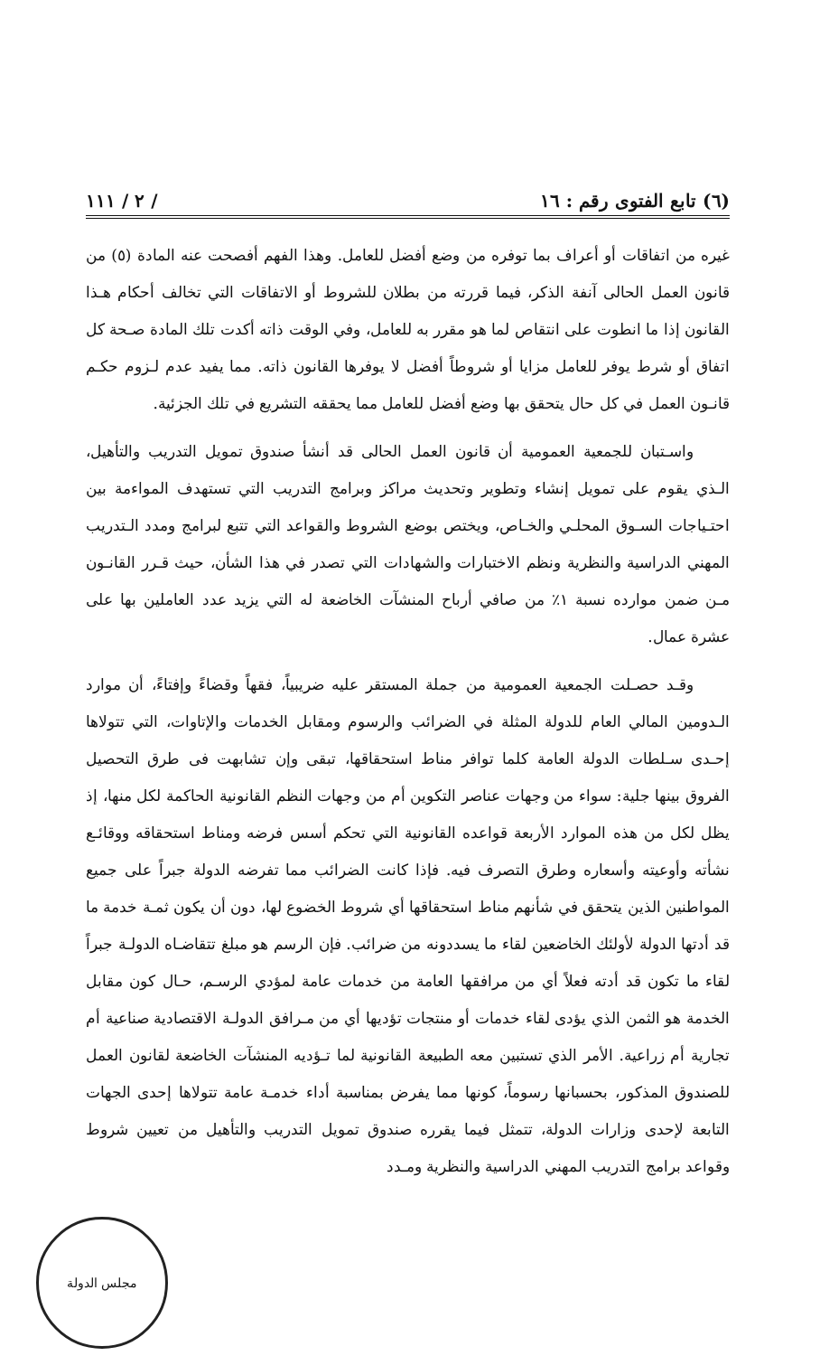(٦) تابع الفتوى رقم : ١٦ / ٢ / ١١١
غيره من اتفاقات أو أعراف بما توفره من وضع أفضل للعامل. وهذا الفهم أفصحت عنه المادة (٥) من قانون العمل الحالى آنفة الذكر، فيما قررته من بطلان للشروط أو الاتفاقات التي تخالف أحكام هـذا القانون إذا ما انطوت على انتقاص لما هو مقرر به للعامل، وفي الوقت ذاته أكدت تلك المادة صـحة كل اتفاق أو شرط يوفر للعامل مزايا أو شروطاً أفضل لا يوفرها القانون ذاته. مما يفيد عدم لـزوم حكـم قانـون العمل في كل حال يتحقق بها وضع أفضل للعامل مما يحققه التشريع في تلك الجزئية.
واسـتبان للجمعية العمومية أن قانون العمل الحالى قد أنشأ صندوق تمويل التدريب والتأهيل، الـذي يقوم على تمويل إنشاء وتطوير وتحديث مراكز وبرامج التدريب التي تستهدف المواءمة بين احتـياجات السـوق المحلـي والخـاص، ويختص بوضع الشروط والقواعد التي تتبع لبرامج ومدد الـتدريب المهني الدراسية والنظرية ونظم الاختبارات والشهادات التي تصدر في هذا الشأن، حيث قـرر القانـون مـن ضمن موارده نسبة ١٪ من صافي أرباح المنشآت الخاضعة له التي يزيد عدد العاملين بها على عشرة عمال.
وقـد حصـلت الجمعية العمومية من جملة المستقر عليه ضريبياً، فقهاً وقضاءً وإفتاءً، أن موارد الـدومين المالي العام للدولة المثلة في الضرائب والرسوم ومقابل الخدمات والإتاوات، التي تتولاها إحـدى سـلطات الدولة العامة كلما توافر مناط استحقاقها، تبقى وإن تشابهت فى طرق التحصيل الفروق بينها جلية: سواء من وجهات عناصر التكوين أم من وجهات النظم القانونية الحاكمة لكل منها، إذ يظل لكل من هذه الموارد الأربعة قواعده القانونية التي تحكم أسس فرضه ومناط استحقاقه ووقائـع نشأته وأوعيته وأسعاره وطرق التصرف فيه. فإذا كانت الضرائب مما تفرضه الدولة جبراً على جميع المواطنين الذين يتحقق في شأنهم مناط استحقاقها أي شروط الخضوع لها، دون أن يكون ثمـة خدمة ما قد أدتها الدولة لأولئك الخاضعين لقاء ما يسددونه من ضرائب. فإن الرسم هو مبلغ تتقاضـاه الدولـة جبراً لقاء ما تكون قد أدته فعلاً أي من مرافقها العامة من خدمات عامة لمؤدي الرسـم، حـال كون مقابل الخدمة هو الثمن الذي يؤدى لقاء خدمات أو منتجات تؤديها أي من مـرافق الدولـة الاقتصادية صناعية أم تجارية أم زراعية. الأمر الذي تستبين معه الطبيعة القانونية لما تـؤديه المنشآت الخاضعة لقانون العمل للصندوق المذكور، بحسبانها رسوماً، كونها مما يفرض بمناسبة أداء خدمـة عامة تتولاها إحدى الجهات التابعة لإحدى وزارات الدولة، تتمثل فيما يقرره صندوق تمويل التدريب والتأهيل من تعيين شروط وقواعد برامج التدريب المهني الدراسية والنظرية ومـدد
مجلس الدولة